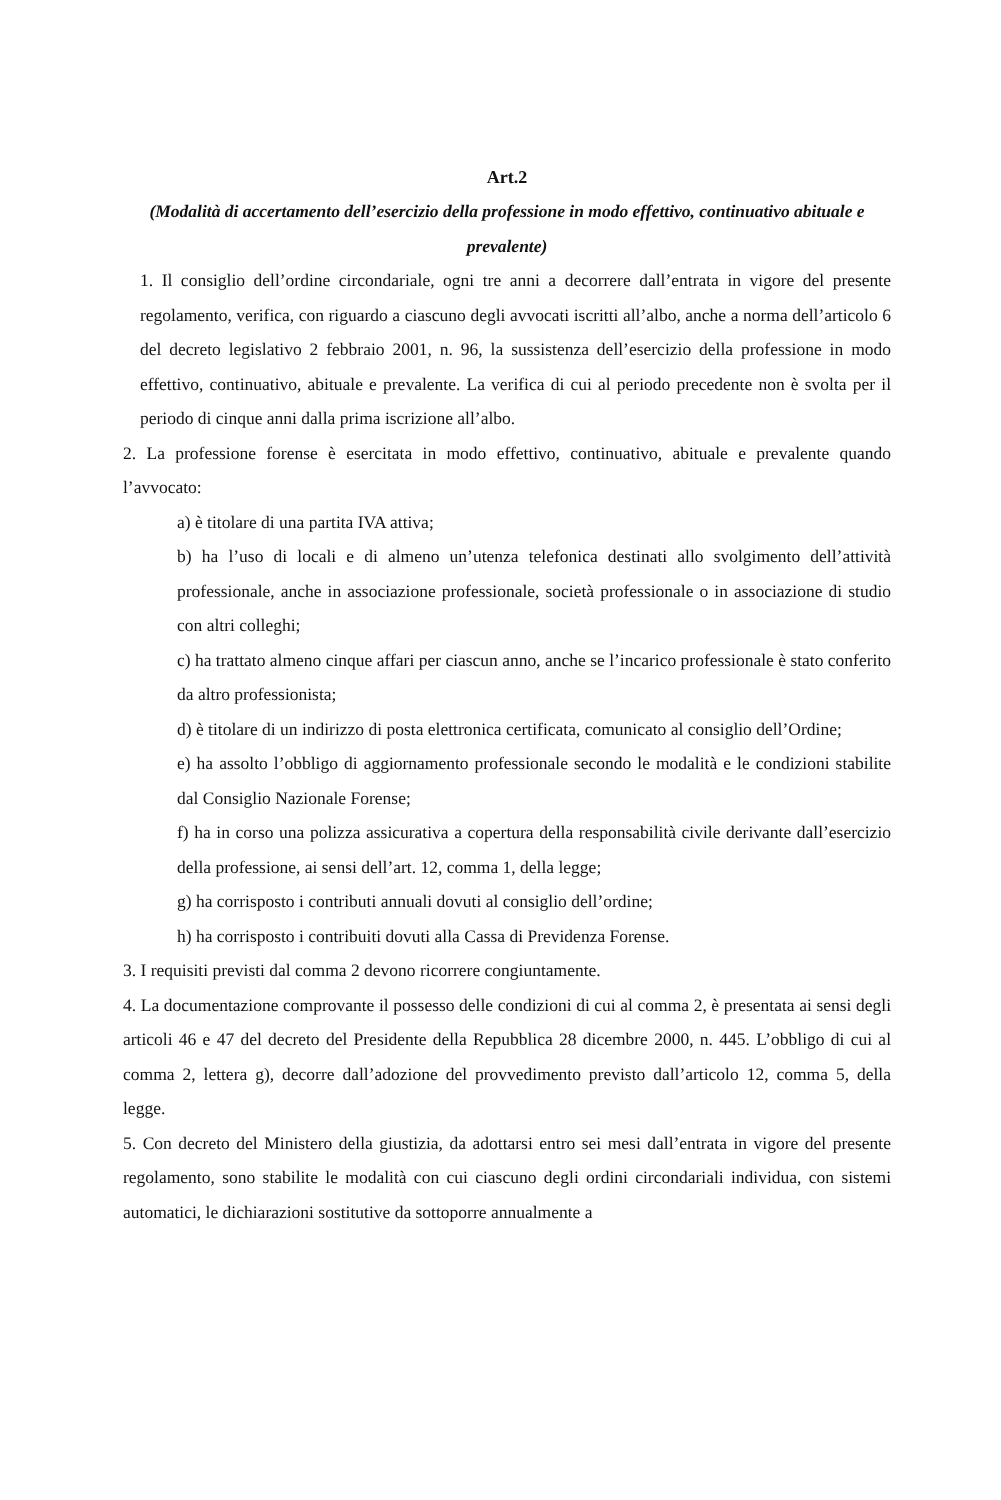Art.2
(Modalità di accertamento dell’esercizio della professione in modo effettivo, continuativo abituale e prevalente)
1. Il consiglio dell’ordine circondariale, ogni tre anni a decorrere dall’entrata in vigore del presente regolamento, verifica, con riguardo a ciascuno degli avvocati iscritti all’albo, anche a norma dell’articolo 6 del decreto legislativo 2 febbraio 2001, n. 96, la sussistenza dell’esercizio della professione in modo effettivo, continuativo, abituale e prevalente. La verifica di cui al periodo precedente non è svolta per il periodo di cinque anni dalla prima iscrizione all’albo.
2. La professione forense è esercitata in modo effettivo, continuativo, abituale e prevalente quando l’avvocato:
a) è titolare di una partita IVA attiva;
b) ha l’uso di locali e di almeno un’utenza telefonica destinati allo svolgimento dell’attività professionale, anche in associazione professionale, società professionale o in associazione di studio con altri colleghi;
c) ha trattato almeno cinque affari per ciascun anno, anche se l’incarico professionale è stato conferito da altro professionista;
d) è titolare di un indirizzo di posta elettronica certificata, comunicato al consiglio dell’Ordine;
e) ha assolto l’obbligo di aggiornamento professionale secondo le modalità e le condizioni stabilite dal Consiglio Nazionale Forense;
f) ha in corso una polizza assicurativa a copertura della responsabilità civile derivante dall’esercizio della professione, ai sensi dell’art. 12, comma 1, della legge;
g) ha corrisposto i contributi annuali dovuti al consiglio dell’ordine;
h) ha corrisposto i contribuiti dovuti alla Cassa di Previdenza Forense.
3. I requisiti previsti dal comma 2 devono ricorrere congiuntamente.
4. La documentazione comprovante il possesso delle condizioni di cui al comma 2, è presentata ai sensi degli articoli 46 e 47 del decreto del Presidente della Repubblica 28 dicembre 2000, n. 445. L’obbligo di cui al comma 2, lettera g), decorre dall’adozione del provvedimento previsto dall’articolo 12, comma 5, della legge.
5. Con decreto del Ministero della giustizia, da adottarsi entro sei mesi dall’entrata in vigore del presente regolamento, sono stabilite le modalità con cui ciascuno degli ordini circondariali individua, con sistemi automatici, le dichiarazioni sostitutive da sottoporre annualmente a